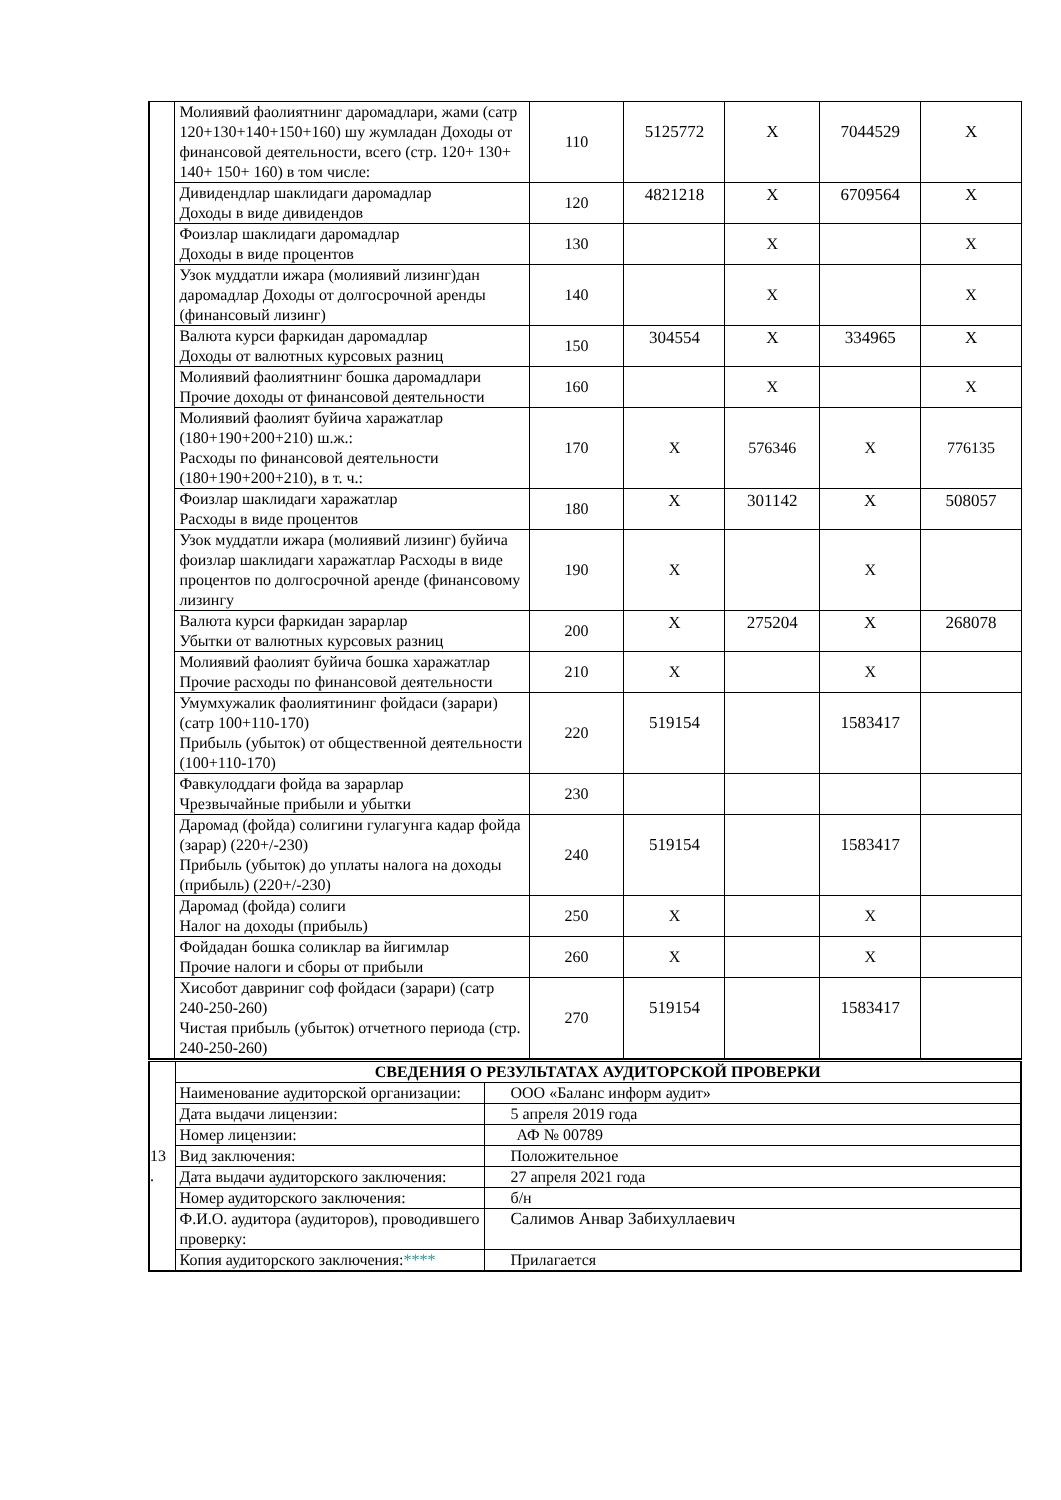| | Молиявий фаолиятнинг даромадлари, жами (сатр 120+130+140+150+160) шу жумладан Доходы от финансовой деятельности, всего (стр. 120+ 130+ 140+ 150+ 160) в том числе: | 110 | 5125772 | X | 7044529 | X |
| | Дивидендлар шаклидаги даромадлар Доходы в виде дивидендов | 120 | 4821218 | X | 6709564 | X |
| | Фоизлар шаклидаги даромадлар Доходы в виде процентов | 130 | | X | | X |
| | Узок муддатли ижара (молиявий лизинг)дан даромадлар Доходы от долгосрочной аренды (финансовый лизинг) | 140 | | X | | X |
| | Валюта курси фаркидан даромадлар Доходы от валютных курсовых разниц | 150 | 304554 | X | 334965 | X |
| | Молиявий фаолиятнинг бошка даромадлари Прочие доходы от финансовой деятельности | 160 | | X | | X |
| | Молиявий фаолият буйича харажатлар (180+190+200+210) ш.ж.: Расходы по финансовой деятельности (180+190+200+210), в т. ч.: | 170 | X | 576346 | X | 776135 |
| | Фоизлар шаклидаги харажатлар Расходы в виде процентов | 180 | X | 301142 | X | 508057 |
| | Узок муддатли ижара (молиявий лизинг) буйича фоизлар шаклидаги харажатлар Расходы в виде процентов по долгосрочной аренде (финансовому лизингу | 190 | X | | X | |
| | Валюта курси фаркидан зарарлар Убытки от валютных курсовых разниц | 200 | X | 275204 | X | 268078 |
| | Молиявий фаолият буйича бошка харажатлар Прочие расходы по финансовой деятельности | 210 | X | | X | |
| | Умумхужалик фаолиятининг фойдаси (зарари) (сатр 100+110-170) Прибыль (убыток) от общественной деятельности (100+110-170) | 220 | 519154 | | 1583417 | |
| | Фавкулоддаги фойда ва зарарлар Чрезвычайные прибыли и убытки | 230 | | | | |
| | Даромад (фойда) солигини гулагунга кадар фойда (зарар) (220+/-230) Прибыль (убыток) до уплаты налога на доходы (прибыль) (220+/-230) | 240 | 519154 | | 1583417 | |
| | Даромад (фойда) солиги Налог на доходы (прибыль) | 250 | X | | X | |
| | Фойдадан бошка соликлар ва йигимлар Прочие налоги и сборы от прибыли | 260 | X | | X | |
| | Хисобот давриниг соф фойдаси (зарари) (сатр 240-250-260) Чистая прибыль (убыток) отчетного периода (стр. 240-250-260) | 270 | 519154 | | 1583417 | |
| 13 . | СВЕДЕНИЯ О РЕЗУЛЬТАТАХ АУДИТОРСКОЙ ПРОВЕРКИ | |
| | Наименование аудиторской организации: | ООО «Баланс информ аудит» |
| | Дата выдачи лицензии: | 5 апреля 2019 года |
| | Номер лицензии: | АФ № 00789 |
| | Вид заключения: | Положительное |
| | Дата выдачи аудиторского заключения: | 27 апреля 2021 года |
| | Номер аудиторского заключения: | б/н |
| | Ф.И.О. аудитора (аудиторов), проводившего проверку: | Салимов Анвар Забихуллаевич |
| | Копия аудиторского заключения: **** | Прилагается |